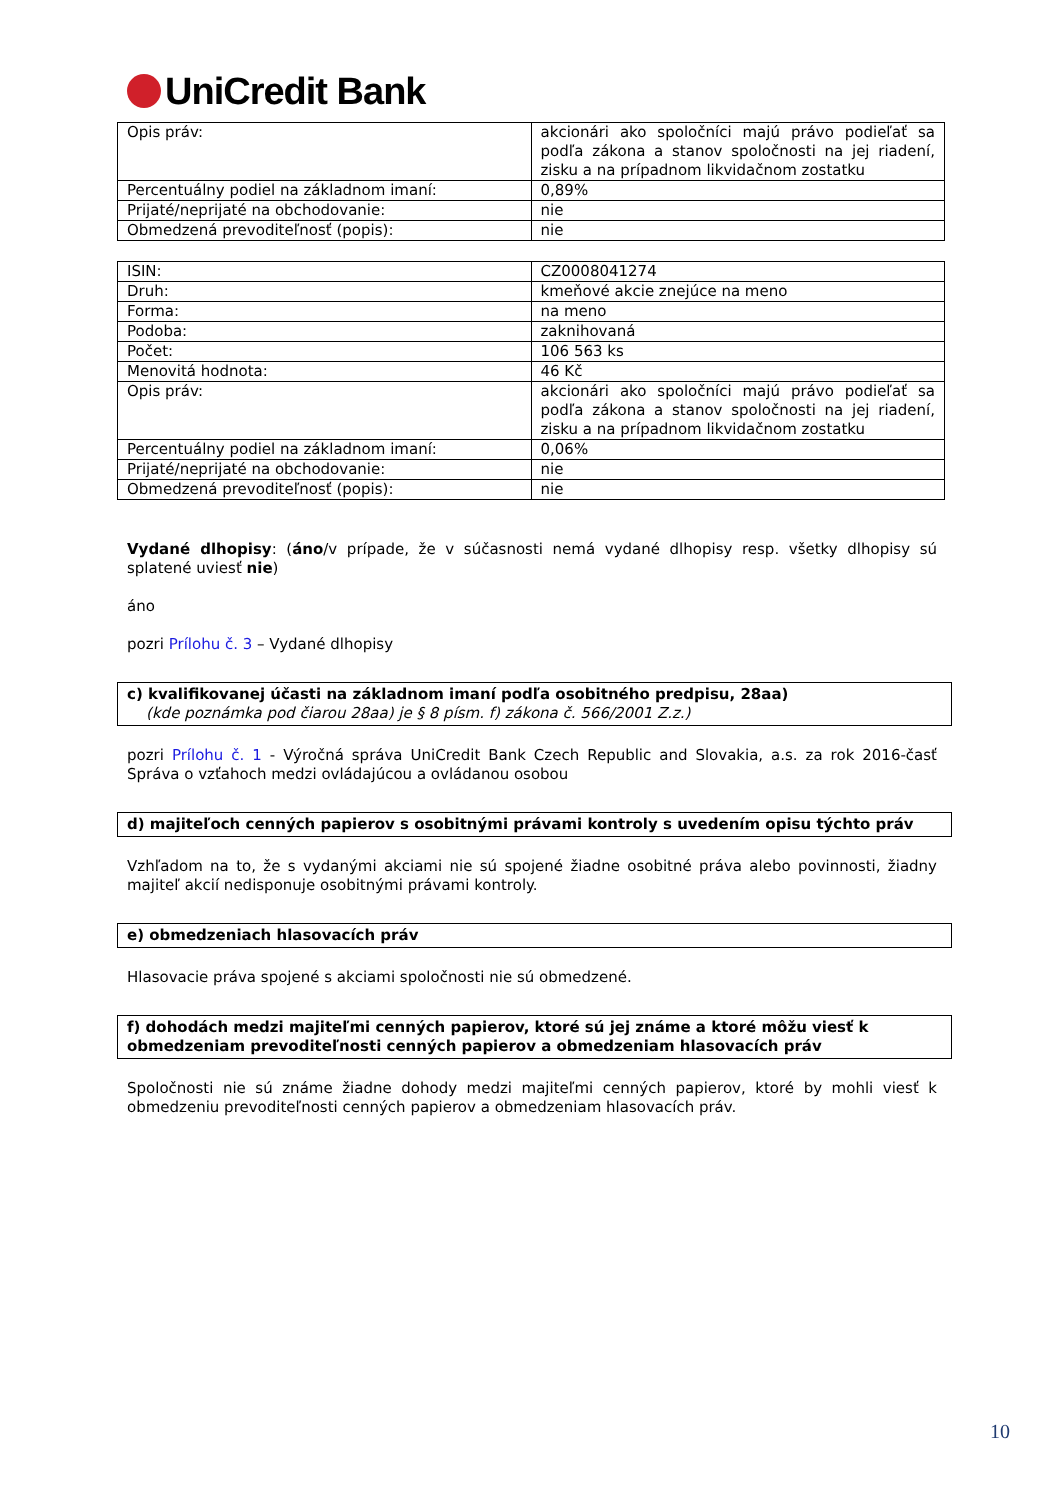UniCredit Bank
| Opis práv: | akcionári ako spoločníci majú právo podieľať sa podľa zákona a stanov spoločnosti na jej riadení, zisku a na prípadnom likvidačnom zostatku |
| Percentuálny podiel na základnom imaní: | 0,89% |
| Prijaté/neprijaté na obchodovanie: | nie |
| Obmedzená prevoditeľnosť (popis): | nie |
| ISIN: | CZ0008041274 |
| Druh: | kmeňové akcie znejúce na meno |
| Forma: | na meno |
| Podoba: | zaknihovaná |
| Počet: | 106 563 ks |
| Menovitá hodnota: | 46 Kč |
| Opis práv: | akcionári ako spoločníci majú právo podieľať sa podľa zákona a stanov spoločnosti na jej riadení, zisku a na prípadnom likvidačnom zostatku |
| Percentuálny podiel na základnom imaní: | 0,06% |
| Prijaté/neprijaté na obchodovanie: | nie |
| Obmedzená prevoditeľnosť (popis): | nie |
Vydané dlhopisy: (áno/v prípade, že v súčasnosti nemá vydané dlhopisy resp. všetky dlhopisy sú splatené uviesť nie)
áno
pozri Prílohu č. 3 – Vydané dlhopisy
c) kvalifikovanej účasti na základnom imaní podľa osobitného predpisu, 28aa)
(kde poznámka pod čiarou 28aa) je § 8 písm. f) zákona č. 566/2001 Z.z.)
pozri Prílohu č. 1 - Výročná správa UniCredit Bank Czech Republic and Slovakia, a.s. za rok 2016-časť Správa o vzťahoch medzi ovládajúcou a ovládanou osobou
d) majiteľoch cenných papierov s osobitnými právami kontroly s uvedením opisu týchto práv
Vzhľadom na to, že s vydanými akciami nie sú spojené žiadne osobitné práva alebo povinnosti, žiadny majiteľ akcií nedisponuje osobitnými právami kontroly.
e) obmedzeniach hlasovacích práv
Hlasovacie práva spojené s akciami spoločnosti nie sú obmedzené.
f) dohodách medzi majiteľmi cenných papierov, ktoré sú jej známe a ktoré môžu viesť k obmedzeniam prevoditeľnosti cenných papierov a obmedzeniam hlasovacích práv
Spoločnosti nie sú známe žiadne dohody medzi majiteľmi cenných papierov, ktoré by mohli viesť k obmedzeniu prevoditeľnosti cenných papierov a obmedzeniam hlasovacích práv.
10